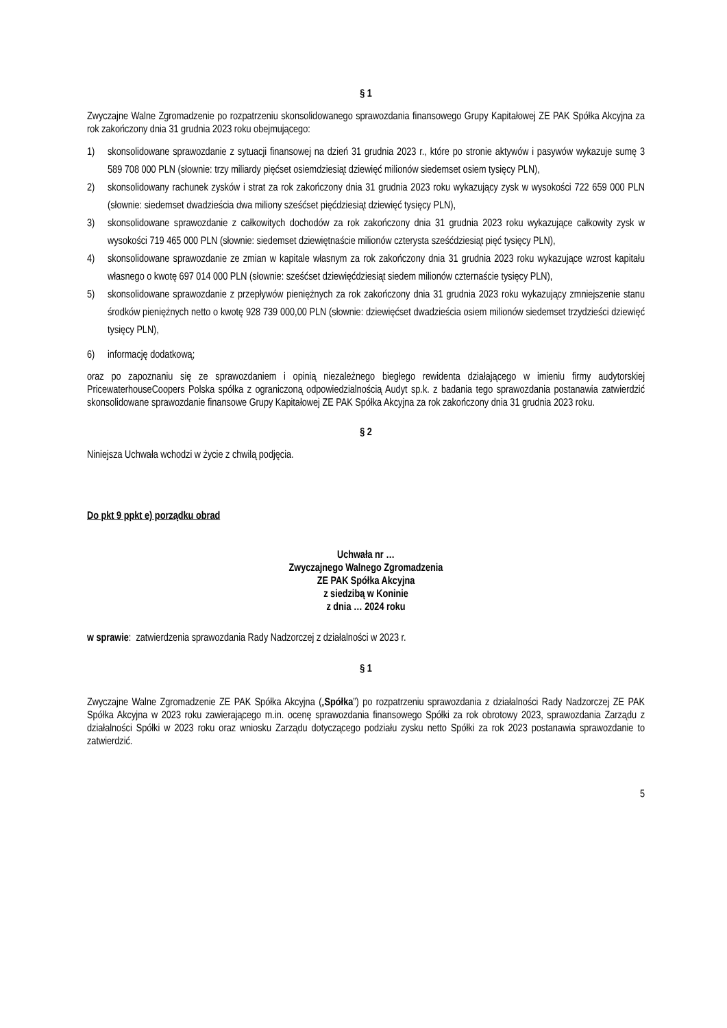§ 1
Zwyczajne Walne Zgromadzenie po rozpatrzeniu skonsolidowanego sprawozdania finansowego Grupy Kapitałowej ZE PAK Spółka Akcyjna za rok zakończony dnia 31 grudnia 2023 roku obejmującego:
1) skonsolidowane sprawozdanie z sytuacji finansowej na dzień 31 grudnia 2023 r., które po stronie aktywów i pasywów wykazuje sumę 3 589 708 000 PLN (słownie: trzy miliardy pięćset osiemdziesiąt dziewięć milionów siedemset osiem tysięcy PLN),
2) skonsolidowany rachunek zysków i strat za rok zakończony dnia 31 grudnia 2023 roku wykazujący zysk w wysokości 722 659 000 PLN (słownie: siedemset dwadzieścia dwa miliony sześćset pięćdziesiąt dziewięć tysięcy PLN),
3) skonsolidowane sprawozdanie z całkowitych dochodów za rok zakończony dnia 31 grudnia 2023 roku wykazujące całkowity zysk w wysokości 719 465 000 PLN (słownie: siedemset dziewiętnaście milionów czterysta sześćdziesiąt pięć tysięcy PLN),
4) skonsolidowane sprawozdanie ze zmian w kapitale własnym za rok zakończony dnia 31 grudnia 2023 roku wykazujące wzrost kapitału własnego o kwotę 697 014 000 PLN (słownie: sześćset dziewięćdziesiąt siedem milionów czternaście tysięcy PLN),
5) skonsolidowane sprawozdanie z przepływów pieniężnych za rok zakończony dnia 31 grudnia 2023 roku wykazujący zmniejszenie stanu środków pieniężnych netto o kwotę 928 739 000,00 PLN (słownie: dziewięćset dwadzieścia osiem milionów siedemset trzydzieści dziewięć tysięcy PLN),
6) informację dodatkową;
oraz po zapoznaniu się ze sprawozdaniem i opinią niezależnego biegłego rewidenta działającego w imieniu firmy audytorskiej PricewaterhouseCoopers Polska spółka z ograniczoną odpowiedzialnością Audyt sp.k. z badania tego sprawozdania postanawia zatwierdzić skonsolidowane sprawozdanie finansowe Grupy Kapitałowej ZE PAK Spółka Akcyjna za rok zakończony dnia 31 grudnia 2023 roku.
§ 2
Niniejsza Uchwała wchodzi w życie z chwilą podjęcia.
Do pkt 9 ppkt e) porządku obrad
Uchwała nr …
Zwyczajnego Walnego Zgromadzenia
ZE PAK Spółka Akcyjna
z siedzibą w Koninie
z dnia … 2024 roku
w sprawie: zatwierdzenia sprawozdania Rady Nadzorczej z działalności w 2023 r.
§ 1
Zwyczajne Walne Zgromadzenie ZE PAK Spółka Akcyjna („Spółka”) po rozpatrzeniu sprawozdania z działalności Rady Nadzorczej ZE PAK Spółka Akcyjna w 2023 roku zawierającego m.in. ocenę sprawozdania finansowego Spółki za rok obrotowy 2023, sprawozdania Zarządu z działalności Spółki w 2023 roku oraz wniosku Zarządu dotyczącego podziału zysku netto Spółki za rok 2023 postanawia sprawozdanie to zatwierdzić.
5